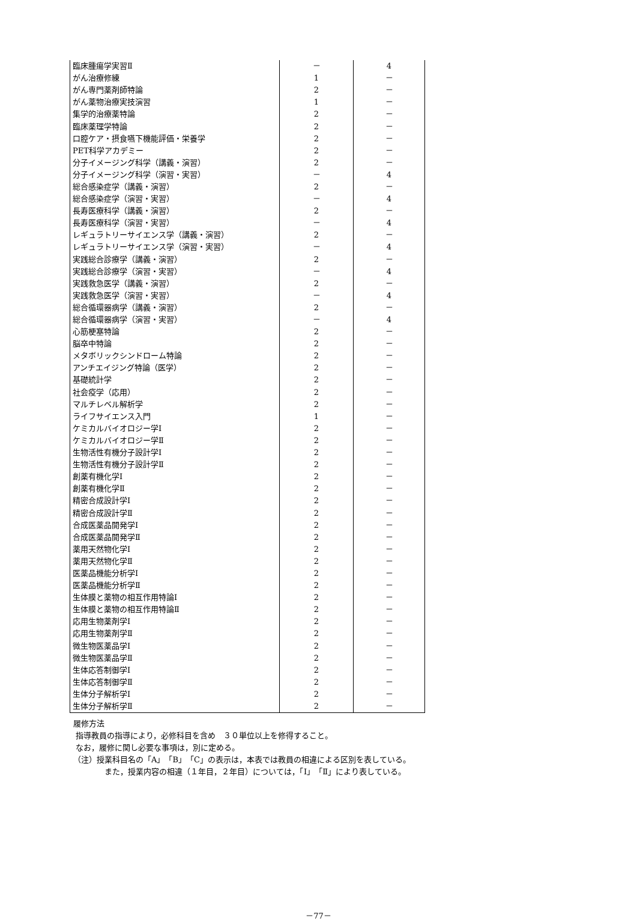| 臨床腫瘍学実習Ⅱ | － | 4 |
| がん治療修練 | 1 | － |
| がん専門薬剤師特論 | 2 | － |
| がん薬物治療実技演習 | 1 | － |
| 集学的治療薬特論 | 2 | － |
| 臨床薬理学特論 | 2 | － |
| 口腔ケア・摂食嚥下機能評価・栄養学 | 2 | － |
| PET科学アカデミー | 2 | － |
| 分子イメージング科学（講義・演習） | 2 | － |
| 分子イメージング科学（演習・実習） | － | 4 |
| 総合感染症学（講義・演習） | 2 | － |
| 総合感染症学（演習・実習） | － | 4 |
| 長寿医療科学（講義・演習） | 2 | － |
| 長寿医療科学（演習・実習） | － | 4 |
| レギュラトリーサイエンス学（講義・演習） | 2 | － |
| レギュラトリーサイエンス学（演習・実習） | － | 4 |
| 実践総合診療学（講義・演習） | 2 | － |
| 実践総合診療学（演習・実習） | － | 4 |
| 実践救急医学（講義・演習） | 2 | － |
| 実践救急医学（演習・実習） | － | 4 |
| 総合循環器病学（講義・演習） | 2 | － |
| 総合循環器病学（演習・実習） | － | 4 |
| 心筋梗塞特論 | 2 | － |
| 脳卒中特論 | 2 | － |
| メタボリックシンドローム特論 | 2 | － |
| アンチエイジング特論（医学） | 2 | － |
| 基礎統計学 | 2 | － |
| 社会疫学（応用） | 2 | － |
| マルチレベル解析学 | 2 | － |
| ライフサイエンス入門 | 1 | － |
| ケミカルバイオロジー学Ⅰ | 2 | － |
| ケミカルバイオロジー学Ⅱ | 2 | － |
| 生物活性有機分子設計学Ⅰ | 2 | － |
| 生物活性有機分子設計学Ⅱ | 2 | － |
| 創薬有機化学Ⅰ | 2 | － |
| 創薬有機化学Ⅱ | 2 | － |
| 精密合成設計学Ⅰ | 2 | － |
| 精密合成設計学Ⅱ | 2 | － |
| 合成医薬品開発学Ⅰ | 2 | － |
| 合成医薬品開発学Ⅱ | 2 | － |
| 薬用天然物化学Ⅰ | 2 | － |
| 薬用天然物化学Ⅱ | 2 | － |
| 医薬品機能分析学Ⅰ | 2 | － |
| 医薬品機能分析学Ⅱ | 2 | － |
| 生体膜と薬物の相互作用特論Ⅰ | 2 | － |
| 生体膜と薬物の相互作用特論Ⅱ | 2 | － |
| 応用生物薬剤学Ⅰ | 2 | － |
| 応用生物薬剤学Ⅱ | 2 | － |
| 微生物医薬品学Ⅰ | 2 | － |
| 微生物医薬品学Ⅱ | 2 | － |
| 生体応答制御学Ⅰ | 2 | － |
| 生体応答制御学Ⅱ | 2 | － |
| 生体分子解析学Ⅰ | 2 | － |
| 生体分子解析学Ⅱ | 2 | － |
履修方法
指導教員の指導により，必修科目を含め　３０単位以上を修得すること。
なお，履修に関し必要な事項は，別に定める。
（注）授業科目名の「A」「B」「C」の表示は，本表では教員の相違による区別を表している。
また，授業内容の相違（１年目，２年目）については，「Ⅰ」「Ⅱ」により表している。
－77－